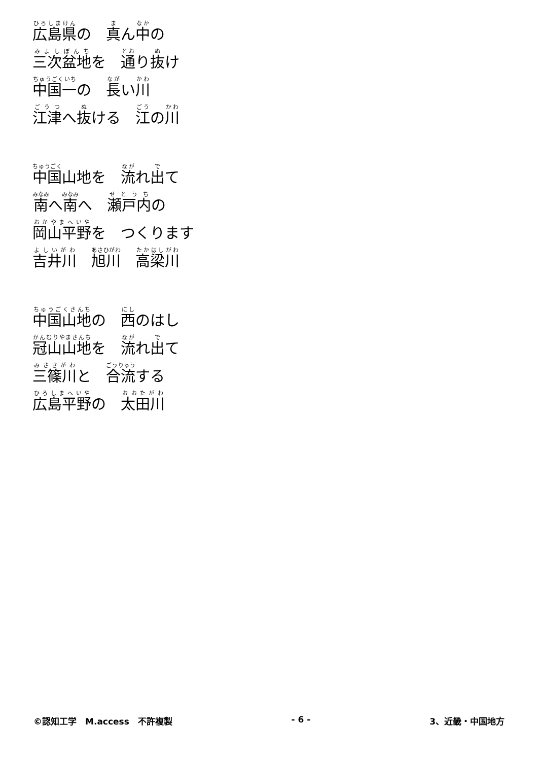広島県の　真ん中の
三次盆地を　通り抜け
中国一の　長い川
江津へ抜ける　江の川
中国山地を　流れ出て
南へ南へ　瀬戸内の
岡山平野を　つくります
吉井川　旭川　高梁川
中国山地の　西のはし
冠山山地を　流れ出て
三篠川と　合流する
広島平野の　太田川
©認知工学　M.access　不許複製 - 6 - 3、近畿・中国地方